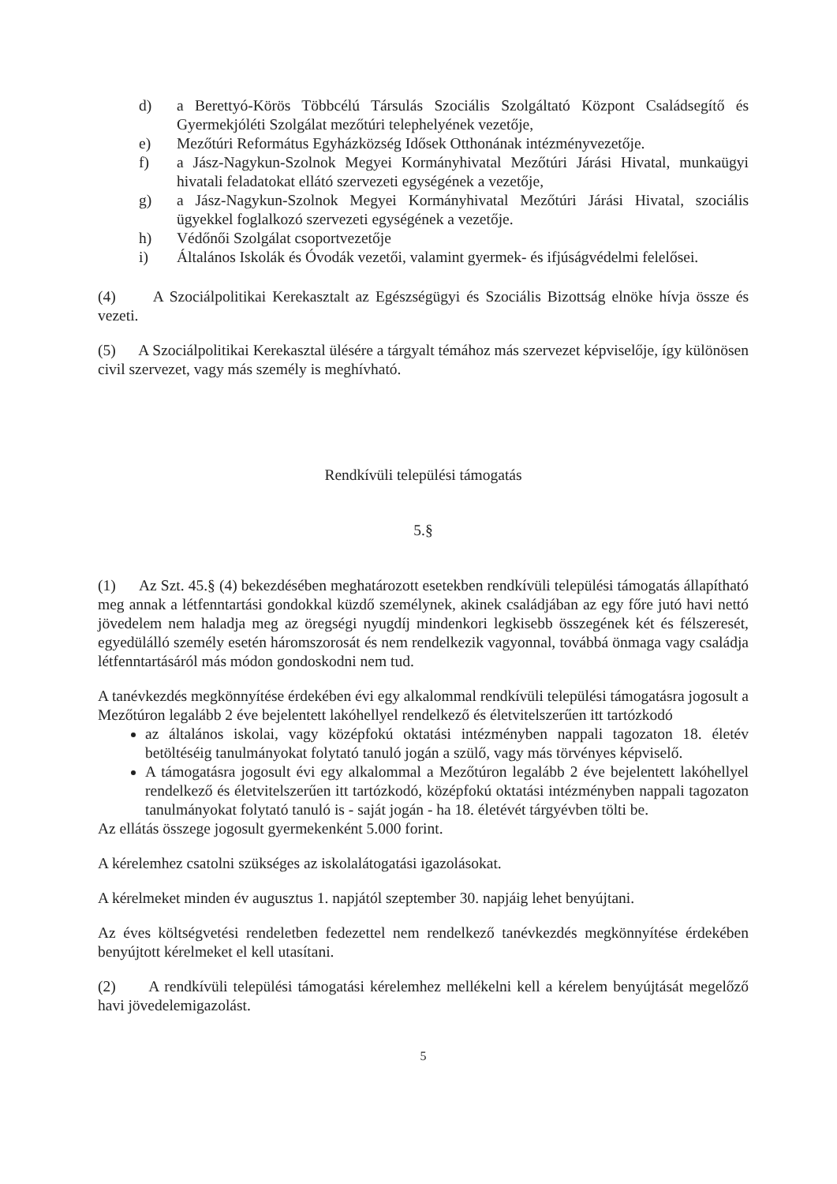d) a Berettyó-Körös Többcélú Társulás Szociális Szolgáltató Központ Családsegítő és Gyermekjóléti Szolgálat mezőtúri telephelyének vezetője,
e) Mezőtúri Református Egyházközség Idősek Otthonának intézményvezetője.
f) a Jász-Nagykun-Szolnok Megyei Kormányhivatal Mezőtúri Járási Hivatal, munkaügyi hivatali feladatokat ellátó szervezeti egységének a vezetője,
g) a Jász-Nagykun-Szolnok Megyei Kormányhivatal Mezőtúri Járási Hivatal, szociális ügyekkel foglalkozó szervezeti egységének a vezetője.
h) Védőnői Szolgálat csoportvezetője
i) Általános Iskolák és Óvodák vezetői, valamint gyermek- és ifjúságvédelmi felelősei.
(4) A Szociálpolitikai Kerekasztalt az Egészségügyi és Szociális Bizottság elnöke hívja össze és vezeti.
(5) A Szociálpolitikai Kerekasztal ülésére a tárgyalt témához más szervezet képviselője, így különösen civil szervezet, vagy más személy is meghívható.
Rendkívüli települési támogatás
5.§
(1) Az Szt. 45.§ (4) bekezdésében meghatározott esetekben rendkívüli települési támogatás állapítható meg annak a létfenntartási gondokkal küzdő személynek, akinek családjában az egy főre jutó havi nettó jövedelem nem haladja meg az öregségi nyugdíj mindenkori legkisebb összegének két és félszeresét, egyedülálló személy esetén háromszorosát és nem rendelkezik vagyonnal, továbbá önmaga vagy családja létfenntartásáról más módon gondoskodni nem tud.
A tanévkezdés megkönnyítése érdekében évi egy alkalommal rendkívüli települési támogatásra jogosult a Mezőtúron legalább 2 éve bejelentett lakóhellyel rendelkező és életvitelszerűen itt tartózkodó
az általános iskolai, vagy középfokú oktatási intézményben nappali tagozaton 18. életév betöltéséig tanulmányokat folytató tanuló jogán a szülő, vagy más törvényes képviselő.
A támogatásra jogosult évi egy alkalommal a Mezőtúron legalább 2 éve bejelentett lakóhellyel rendelkező és életvitelszerűen itt tartózkodó, középfokú oktatási intézményben nappali tagozaton tanulmányokat folytató tanuló is - saját jogán - ha 18. életévét tárgyévben tölti be.
Az ellátás összege jogosult gyermekenként 5.000 forint.
A kérelemhez csatolni szükséges az iskolalátogatási igazolásokat.
A kérelmeket minden év augusztus 1. napjától szeptember 30. napjáig lehet benyújtani.
Az éves költségvetési rendeletben fedezettel nem rendelkező tanévkezdés megkönnyítése érdekében benyújtott kérelmeket el kell utasítani.
(2) A rendkívüli települési támogatási kérelemhez mellékelni kell a kérelem benyújtását megelőző havi jövedelemigazolást.
5